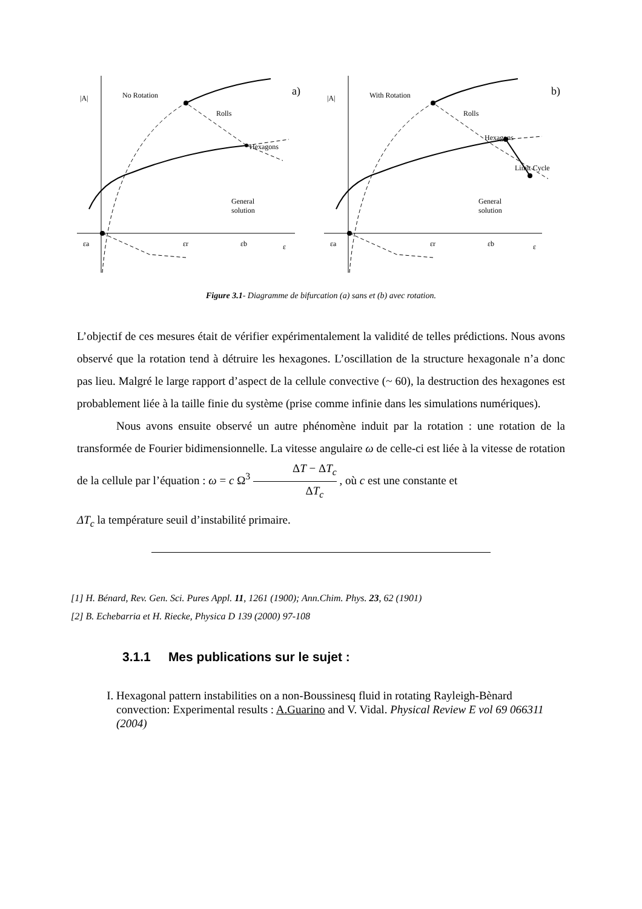|A| No Rotation a)
Rolls
Hexagons
General
solution
εa εr εb ε
|A| With Rotation b)
Rolls
Hexagons
Limit Cycle
General
solution
εa εr εb ε
Figure 3.1- Diagramme de bifurcation (a) sans et (b) avec rotation.
L’objectif de ces mesures était de vérifier expérimentalement la validité de telles prédictions. Nous avons observé que la rotation tend à détruire les hexagones. L’oscillation de la structure hexagonale n’a donc pas lieu. Malgré le large rapport d’aspect de la cellule convective (~ 60), la destruction des hexagones est probablement liée à la taille finie du système (prise comme infinie dans les simulations numériques).
Nous avons ensuite observé un autre phénomène induit par la rotation : une rotation de la transformée de Fourier bidimensionnelle. La vitesse angulaire ω de celle-ci est liée à la vitesse de rotation de la cellule par l’équation : ω = c Ω<sup>3</sup> ΔT − ΔT<sub>c</sub> ΔT<sub>c</sub> , où c est une constante et
ΔT<sub>c</sub> la température seuil d’instabilité primaire.
[1] H. Bénard, Rev. Gen. Sci. Pures Appl. 11, 1261 (1900); Ann.Chim. Phys. 23, 62 (1901)
[2] B. Echebarria et H. Riecke, Physica D 139 (2000) 97-108
3.1.1 Mes publications sur le sujet :
I. Hexagonal pattern instabilities on a non-Boussinesq fluid in rotating Rayleigh-Bènard convection: Experimental results : A.Guarino and V. Vidal. Physical Review E vol 69 066311 (2004)